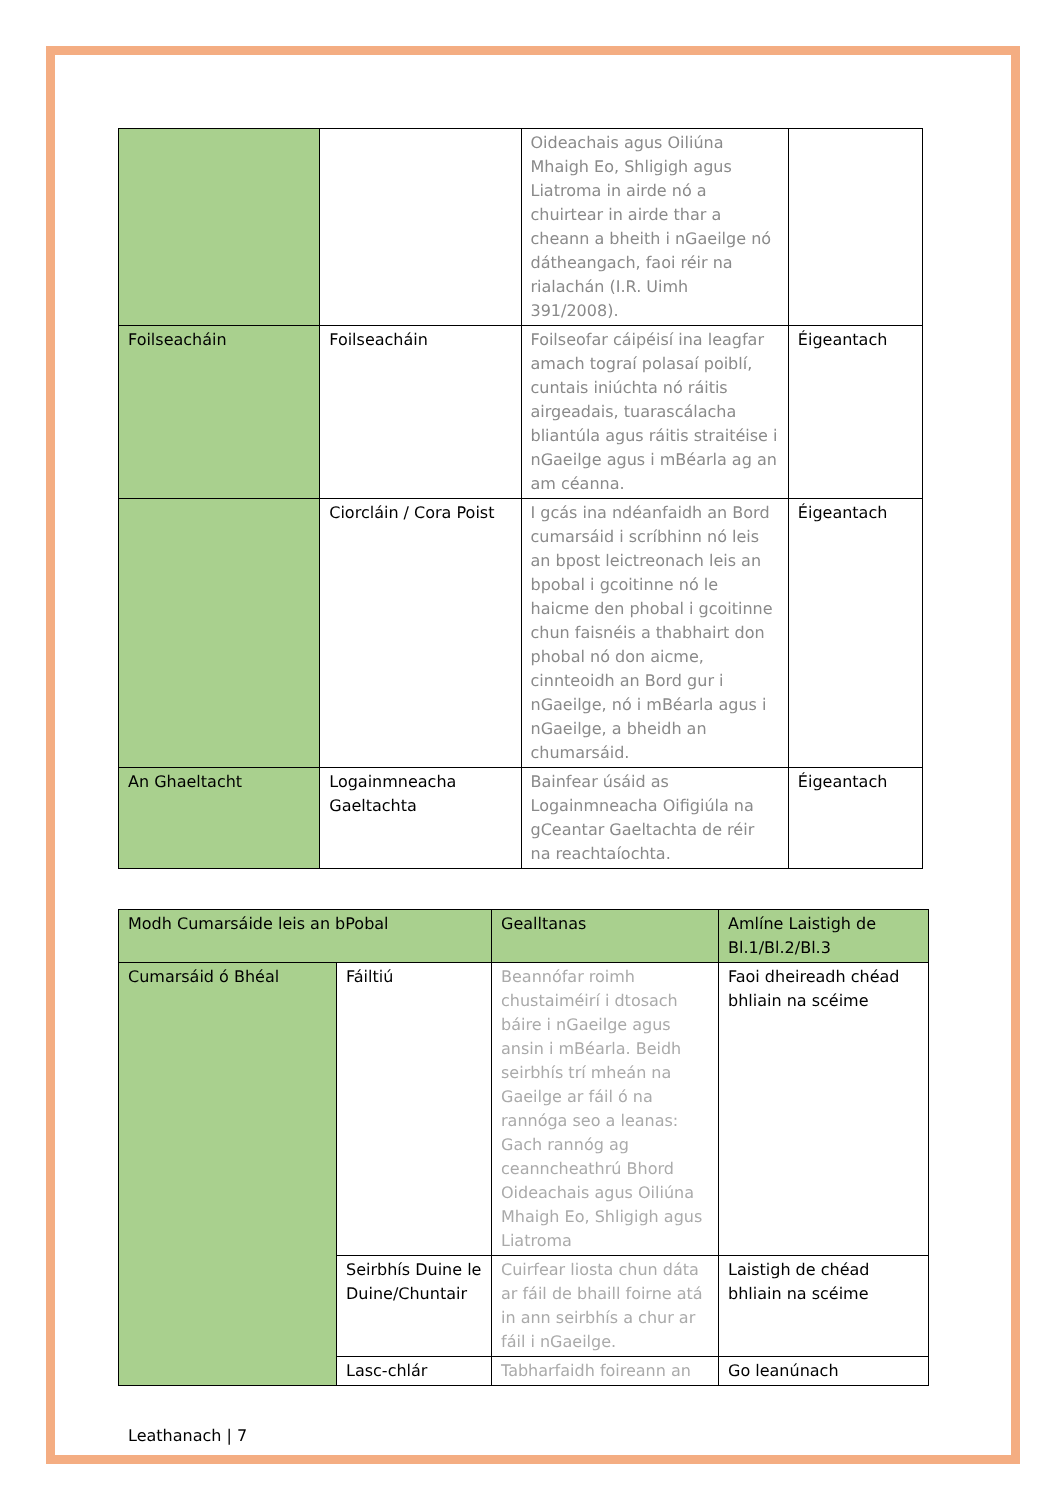| | | Oideachais agus Oiliúna Mhaigh Eo, Shligigh agus Liatroma in airde nó a chuirtear in airde thar a cheann a bheith i nGaeilge nó dátheangach, faoi réir na rialachán (I.R. Uimh 391/2008). | |
| Foilseacháin | Foilseacháin | Foilseofar cáipéisí ina leagfar amach tograí polasaí poiblí, cuntais iniúchta nó ráitis airgeadais, tuarascálacha bliantúla agus ráitis straitéise i nGaeilge agus i mBéarla ag an am céanna. | Éigeantach |
| | Ciorcláin / Cora Poist | I gcás ina ndéanfaidh an Bord cumarsáid i scríbhinn nó leis an bpost leictreonach leis an bpobal i gcoitinne nó le haicme den phobal i gcoitinne chun faisnéis a thabhairt don phobal nó don aicme, cinnteoidh an Bord gur i nGaeilge, nó i mBéarla agus i nGaeilge, a bheidh an chumarsáid. | Éigeantach |
| An Ghaeltacht | Logainmneacha Gaeltachta | Bainfear úsáid as Logainmneacha Oifigiúla na gCeantar Gaeltachta de réir na reachtaíochta. | Éigeantach |
| Modh Cumarsáide leis an bPobal | | Gealltanas | Amlíne Laistigh de Bl.1/Bl.2/Bl.3 |
| Cumarsáid ó Bhéal | Fáiltiú | Beannófar roimh chustaiméirí i dtosach báire i nGaeilge agus ansin i mBéarla. Beidh seirbhís trí mheán na Gaeilge ar fáil ó na rannóga seo a leanas: Gach rannóg ag ceanncheathrú Bhord Oideachais agus Oiliúna Mhaigh Eo, Shligigh agus Liatroma | Faoi dheireadh chéad bhliain na scéime |
| | Seirbhís Duine le Duine/Chuntair | Cuirfear liosta chun dáta ar fáil de bhaill foirne atá in ann seirbhís a chur ar fáil i nGaeilge. | Laistigh de chéad bhliain na scéime |
| | Lasc-chlár | Tabharfaidh foireann an | Go leanúnach |
Leathanach | 7